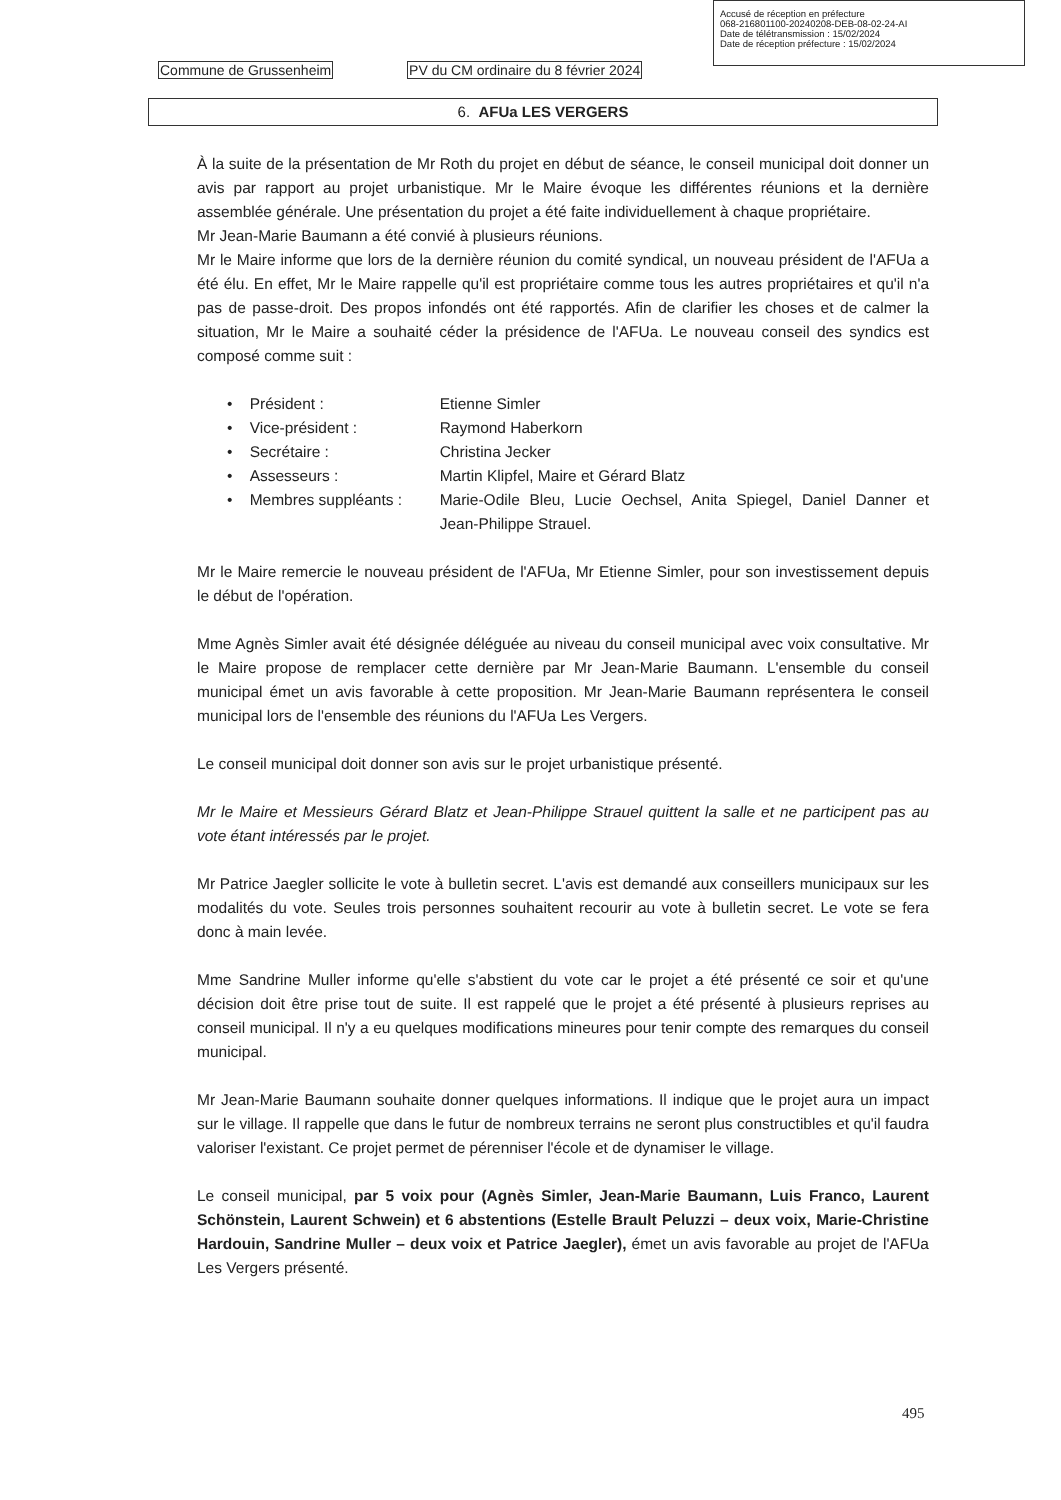Accusé de réception en préfecture
068-216801100-20240208-DEB-08-02-24-AI
Date de télétransmission : 15/02/2024
Date de réception préfecture : 15/02/2024
Commune de Grussenheim PV du CM ordinaire du 8 février 2024
6. AFUa LES VERGERS
À la suite de la présentation de Mr Roth du projet en début de séance, le conseil municipal doit donner un avis par rapport au projet urbanistique. Mr le Maire évoque les différentes réunions et la dernière assemblée générale. Une présentation du projet a été faite individuellement à chaque propriétaire.
Mr Jean-Marie Baumann a été convié à plusieurs réunions.
Mr le Maire informe que lors de la dernière réunion du comité syndical, un nouveau président de l'AFUa a été élu. En effet, Mr le Maire rappelle qu'il est propriétaire comme tous les autres propriétaires et qu'il n'a pas de passe-droit. Des propos infondés ont été rapportés. Afin de clarifier les choses et de calmer la situation, Mr le Maire a souhaité céder la présidence de l'AFUa. Le nouveau conseil des syndics est composé comme suit :
• Président : Etienne Simler
• Vice-président : Raymond Haberkorn
• Secrétaire : Christina Jecker
• Assesseurs : Martin Klipfel, Maire et Gérard Blatz
• Membres suppléants : Marie-Odile Bleu, Lucie Oechsel, Anita Spiegel, Daniel Danner et Jean-Philippe Strauel.
Mr le Maire remercie le nouveau président de l'AFUa, Mr Etienne Simler, pour son investissement depuis le début de l'opération.
Mme Agnès Simler avait été désignée déléguée au niveau du conseil municipal avec voix consultative. Mr le Maire propose de remplacer cette dernière par Mr Jean-Marie Baumann. L'ensemble du conseil municipal émet un avis favorable à cette proposition. Mr Jean-Marie Baumann représentera le conseil municipal lors de l'ensemble des réunions du l'AFUa Les Vergers.
Le conseil municipal doit donner son avis sur le projet urbanistique présenté.
Mr le Maire et Messieurs Gérard Blatz et Jean-Philippe Strauel quittent la salle et ne participent pas au vote étant intéressés par le projet.
Mr Patrice Jaegler sollicite le vote à bulletin secret. L'avis est demandé aux conseillers municipaux sur les modalités du vote. Seules trois personnes souhaitent recourir au vote à bulletin secret. Le vote se fera donc à main levée.
Mme Sandrine Muller informe qu'elle s'abstient du vote car le projet a été présenté ce soir et qu'une décision doit être prise tout de suite. Il est rappelé que le projet a été présenté à plusieurs reprises au conseil municipal. Il n'y a eu quelques modifications mineures pour tenir compte des remarques du conseil municipal.
Mr Jean-Marie Baumann souhaite donner quelques informations. Il indique que le projet aura un impact sur le village. Il rappelle que dans le futur de nombreux terrains ne seront plus constructibles et qu'il faudra valoriser l'existant. Ce projet permet de pérenniser l'école et de dynamiser le village.
Le conseil municipal, par 5 voix pour (Agnès Simler, Jean-Marie Baumann, Luis Franco, Laurent Schönstein, Laurent Schwein) et 6 abstentions (Estelle Brault Peluzzi – deux voix, Marie-Christine Hardouin, Sandrine Muller – deux voix et Patrice Jaegler), émet un avis favorable au projet de l'AFUa Les Vergers présenté.
495